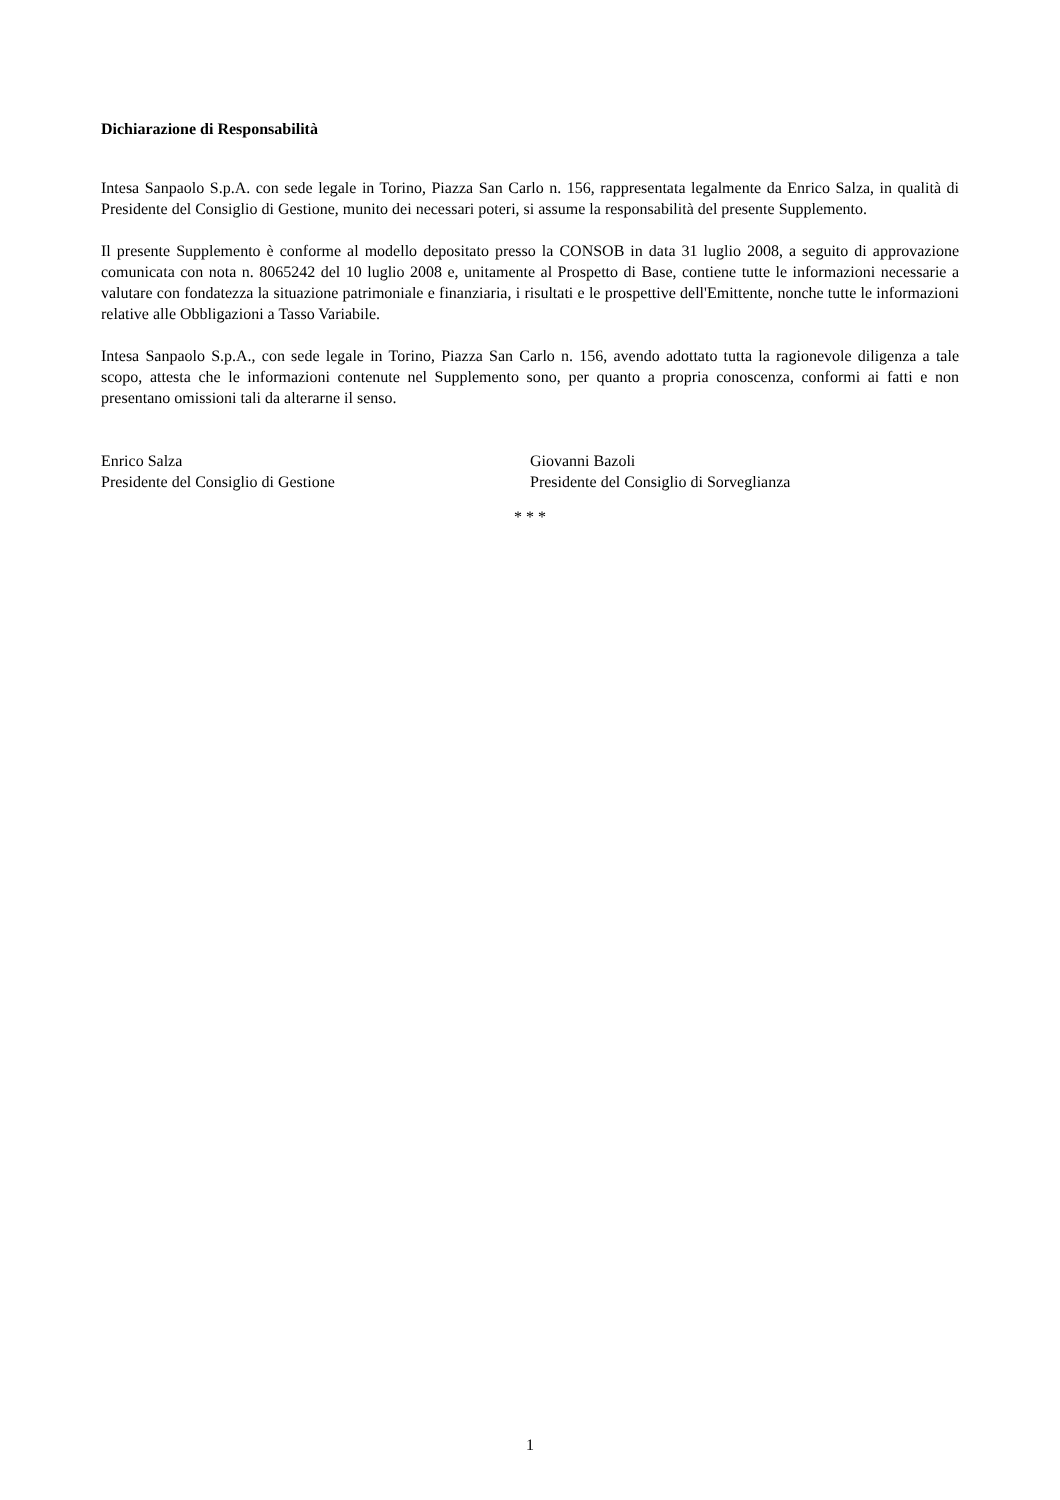Dichiarazione di Responsabilità
Intesa Sanpaolo S.p.A. con sede legale in Torino, Piazza San Carlo n. 156, rappresentata legalmente da Enrico Salza, in qualità di Presidente del Consiglio di Gestione, munito dei necessari poteri, si assume la responsabilità del presente Supplemento.
Il presente Supplemento è conforme al modello depositato presso la CONSOB in data 31 luglio 2008, a seguito di approvazione comunicata con nota n. 8065242 del 10 luglio 2008 e, unitamente al Prospetto di Base, contiene tutte le informazioni necessarie a valutare con fondatezza la situazione patrimoniale e finanziaria, i risultati e le prospettive dell'Emittente, nonche tutte le informazioni relative alle Obbligazioni a Tasso Variabile.
Intesa Sanpaolo S.p.A., con sede legale in Torino, Piazza San Carlo n. 156, avendo adottato tutta la ragionevole diligenza a tale scopo, attesta che le informazioni contenute nel Supplemento sono, per quanto a propria conoscenza, conformi ai fatti e non presentano omissioni tali da alterarne il senso.
Enrico Salza
Presidente del Consiglio di Gestione
Giovanni Bazoli
Presidente del Consiglio di Sorveglianza
* * *
1